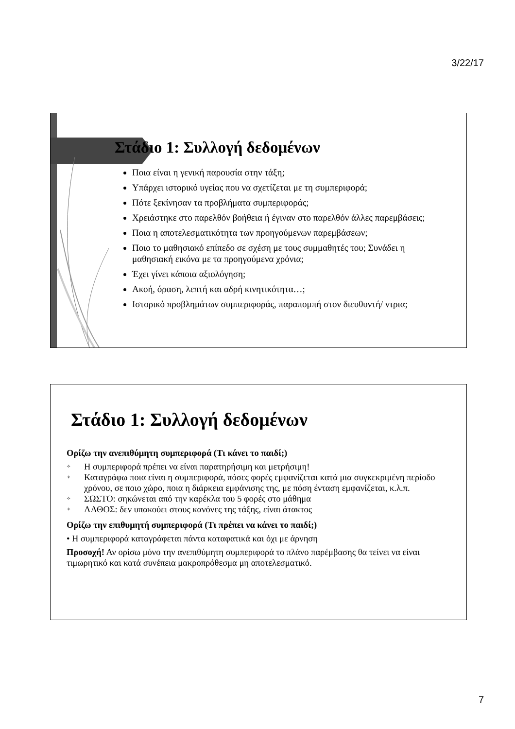3/22/17
Στάδιο 1: Συλλογή δεδομένων
Ποια είναι η γενική παρουσία στην τάξη;
Υπάρχει ιστορικό υγείας που να σχετίζεται με τη συμπεριφορά;
Πότε ξεκίνησαν τα προβλήματα συμπεριφοράς;
Χρειάστηκε στο παρελθόν βοήθεια ή έγιναν στο παρελθόν άλλες παρεμβάσεις;
Ποια η αποτελεσματικότητα των προηγούμενων παρεμβάσεων;
Ποιο το μαθησιακό επίπεδο σε σχέση με τους συμμαθητές του; Συνάδει η μαθησιακή εικόνα με τα προηγούμενα χρόνια;
Έχει γίνει κάποια αξιολόγηση;
Ακοή, όραση, λεπτή και αδρή κινητικότητα…;
Ιστορικό προβλημάτων συμπεριφοράς, παραπομπή στον διευθυντή/ ντρια;
Στάδιο 1: Συλλογή δεδομένων
Ορίζω την ανεπιθύμητη συμπεριφορά (Τι κάνει το παιδί;)
✧ Η συμπεριφορά πρέπει να είναι παρατηρήσιμη και μετρήσιμη!
✧ Καταγράφω ποια είναι η συμπεριφορά, πόσες φορές εμφανίζεται κατά μια συγκεκριμένη περίοδο χρόνου, σε ποιο χώρο, ποια η διάρκεια εμφάνισης της, με πόση ένταση εμφανίζεται, κ.λ.π.
✧ ΣΩΣΤΟ: σηκώνεται από την καρέκλα του 5 φορές στο μάθημα
✧ ΛΑΘΟΣ: δεν υπακούει στους κανόνες της τάξης, είναι άτακτος
Ορίζω την επιθυμητή συμπεριφορά (Τι πρέπει να κάνει το παιδί;)
• Η συμπεριφορά καταγράφεται πάντα καταφατικά και όχι με άρνηση
Προσοχή! Αν ορίσω μόνο την ανεπιθύμητη συμπεριφορά το πλάνο παρέμβασης θα τείνει να είναι τιμωρητικό και κατά συνέπεια μακροπρόθεσμα μη αποτελεσματικό.
7